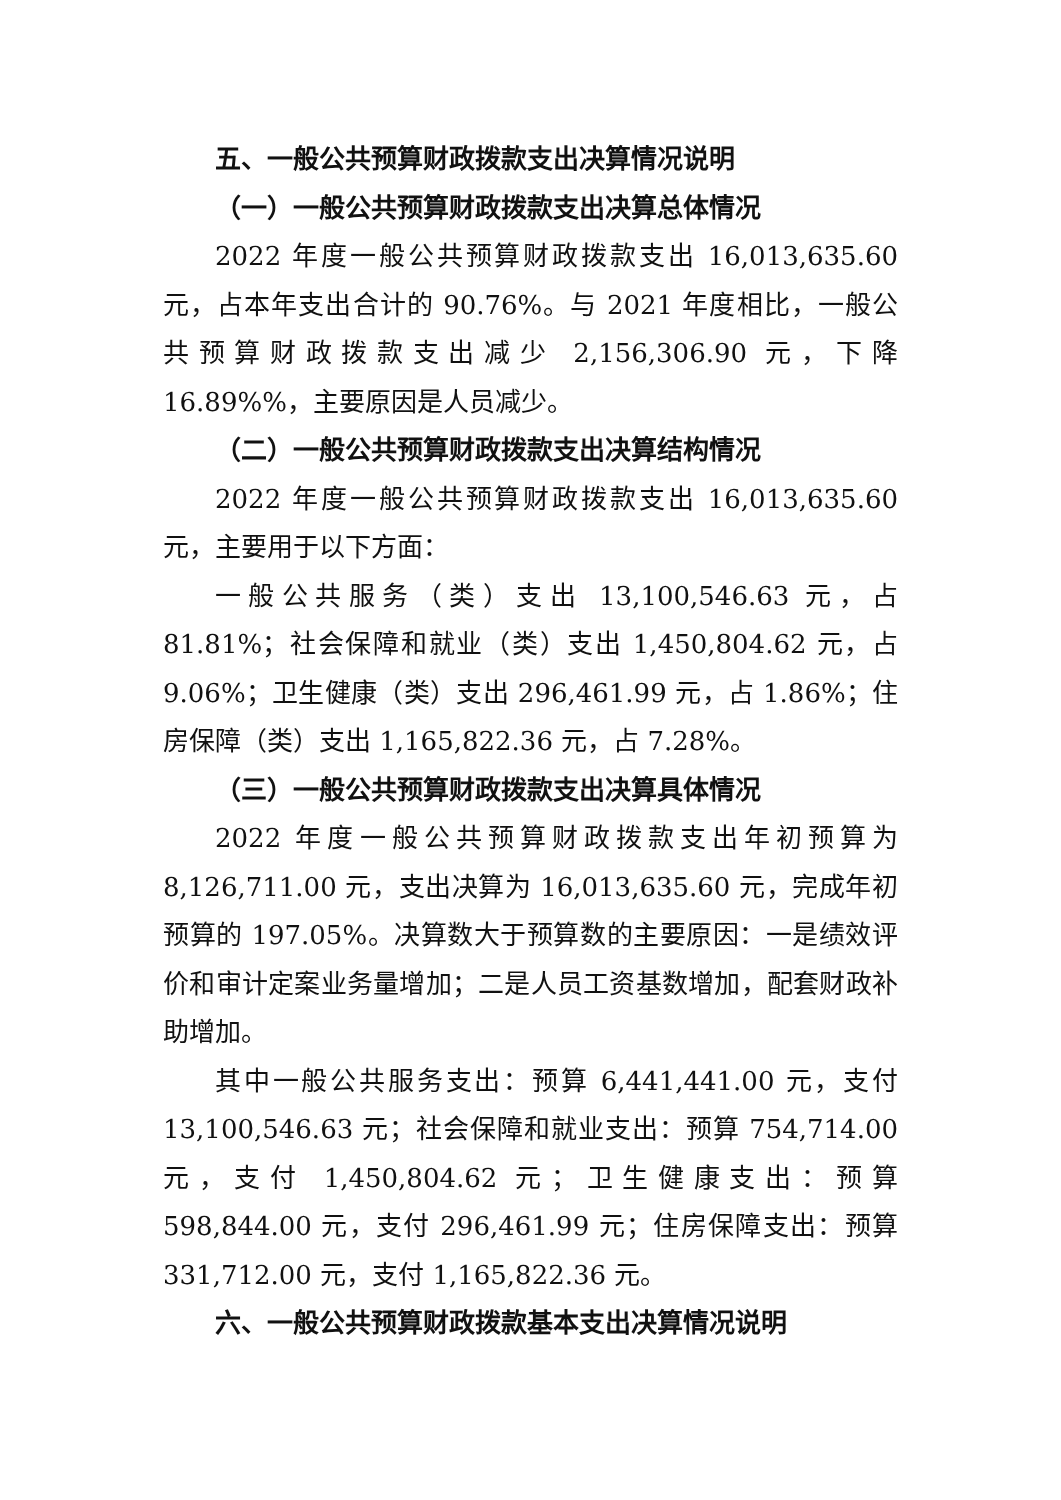五、一般公共预算财政拨款支出决算情况说明
（一）一般公共预算财政拨款支出决算总体情况
2022 年度一般公共预算财政拨款支出 16,013,635.60 元，占本年支出合计的 90.76%。与 2021 年度相比，一般公共预算财政拨款支出减少 2,156,306.90 元，下降 16.89%%，主要原因是人员减少。
（二）一般公共预算财政拨款支出决算结构情况
2022 年度一般公共预算财政拨款支出 16,013,635.60 元，主要用于以下方面：
一般公共服务（类）支出 13,100,546.63 元，占 81.81%；社会保障和就业（类）支出 1,450,804.62 元，占 9.06%；卫生健康（类）支出 296,461.99 元，占 1.86%；住房保障（类）支出 1,165,822.36 元，占 7.28%。
（三）一般公共预算财政拨款支出决算具体情况
2022 年度一般公共预算财政拨款支出年初预算为 8,126,711.00 元，支出决算为 16,013,635.60 元，完成年初预算的 197.05%。决算数大于预算数的主要原因：一是绩效评价和审计定案业务量增加；二是人员工资基数增加，配套财政补助增加。
其中一般公共服务支出：预算 6,441,441.00 元，支付 13,100,546.63 元；社会保障和就业支出：预算 754,714.00 元，支付 1,450,804.62 元；卫生健康支出：预算 598,844.00 元，支付 296,461.99 元；住房保障支出：预算 331,712.00 元，支付 1,165,822.36 元。
六、一般公共预算财政拨款基本支出决算情况说明